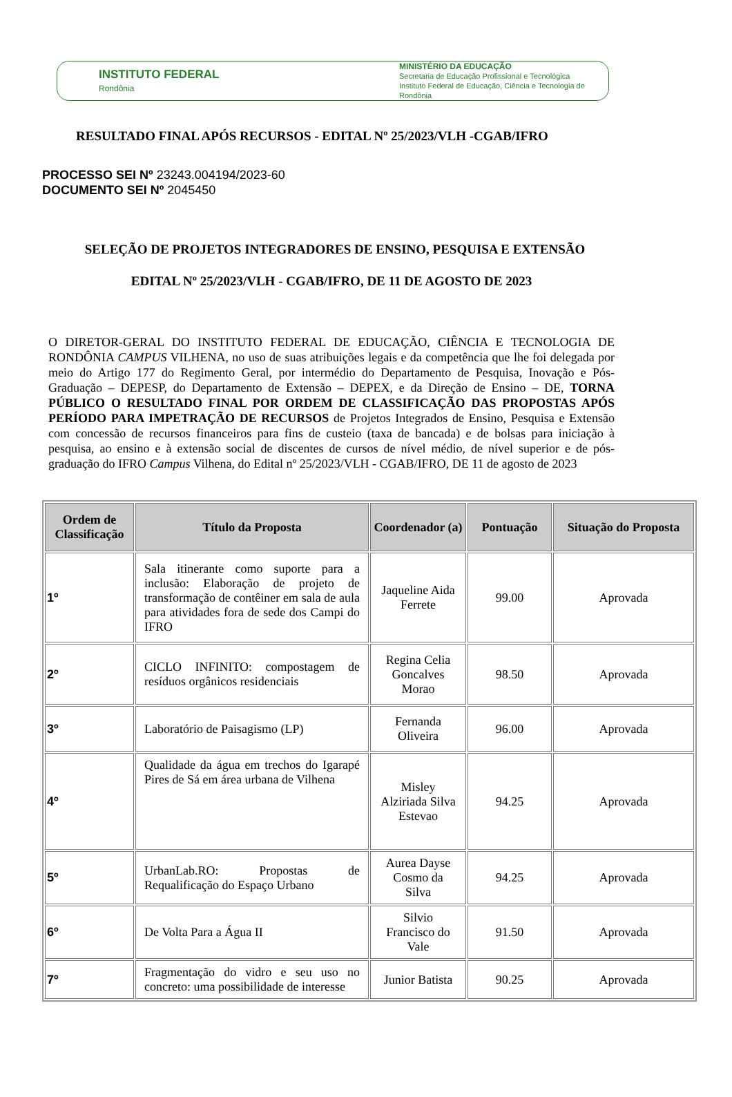INSTITUTO FEDERAL
Rondônia
MINISTÉRIO DA EDUCAÇÃO
Secretaria de Educação Profissional e Tecnológica
Instituto Federal de Educação, Ciência e Tecnologia de Rondônia
RESULTADO FINAL APÓS RECURSOS - EDITAL Nº 25/2023/VLH -CGAB/IFRO
PROCESSO SEI Nº 23243.004194/2023-60
DOCUMENTO SEI Nº 2045450
SELEÇÃO DE PROJETOS INTEGRADORES DE ENSINO, PESQUISA E EXTENSÃO
EDITAL Nº 25/2023/VLH - CGAB/IFRO, DE 11 DE AGOSTO DE 2023
O DIRETOR-GERAL DO INSTITUTO FEDERAL DE EDUCAÇÃO, CIÊNCIA E TECNOLOGIA DE RONDÔNIA CAMPUS VILHENA, no uso de suas atribuições legais e da competência que lhe foi delegada por meio do Artigo 177 do Regimento Geral, por intermédio do Departamento de Pesquisa, Inovação e Pós-Graduação – DEPESP, do Departamento de Extensão – DEPEX, e da Direção de Ensino – DE, TORNA PÚBLICO O RESULTADO FINAL POR ORDEM DE CLASSIFICAÇÃO DAS PROPOSTAS APÓS PERÍODO PARA IMPETRAÇÃO DE RECURSOS de Projetos Integrados de Ensino, Pesquisa e Extensão com concessão de recursos financeiros para fins de custeio (taxa de bancada) e de bolsas para iniciação à pesquisa, ao ensino e à extensão social de discentes de cursos de nível médio, de nível superior e de pós- graduação do IFRO Campus Vilhena, do Edital nº 25/2023/VLH - CGAB/IFRO, DE 11 de agosto de 2023
| Ordem de Classificação | Título da Proposta | Coordenador (a) | Pontuação | Situação do Proposta |
| --- | --- | --- | --- | --- |
| 1º | Sala itinerante como suporte para a inclusão: Elaboração de projeto de transformação de contêiner em sala de aula para atividades fora de sede dos Campi do IFRO | Jaqueline Aida Ferrete | 99.00 | Aprovada |
| 2º | CICLO INFINITO: compostagem de resíduos orgânicos residenciais | Regina Celia Goncalves Morao | 98.50 | Aprovada |
| 3º | Laboratório de Paisagismo (LP) | Fernanda Oliveira | 96.00 | Aprovada |
| 4º | Qualidade da água em trechos do Igarapé Pires de Sá em área urbana de Vilhena | Misley Alziriada Silva Estevao | 94.25 | Aprovada |
| 5º | UrbanLab.RO: Propostas de Requalificação do Espaço Urbano | Aurea Dayse Cosmo da Silva | 94.25 | Aprovada |
| 6º | De Volta Para a Água II | Silvio Francisco do Vale | 91.50 | Aprovada |
| 7º | Fragmentação do vidro e seu uso no concreto: uma possibilidade de interesse | Junior Batista | 90.25 | Aprovada |